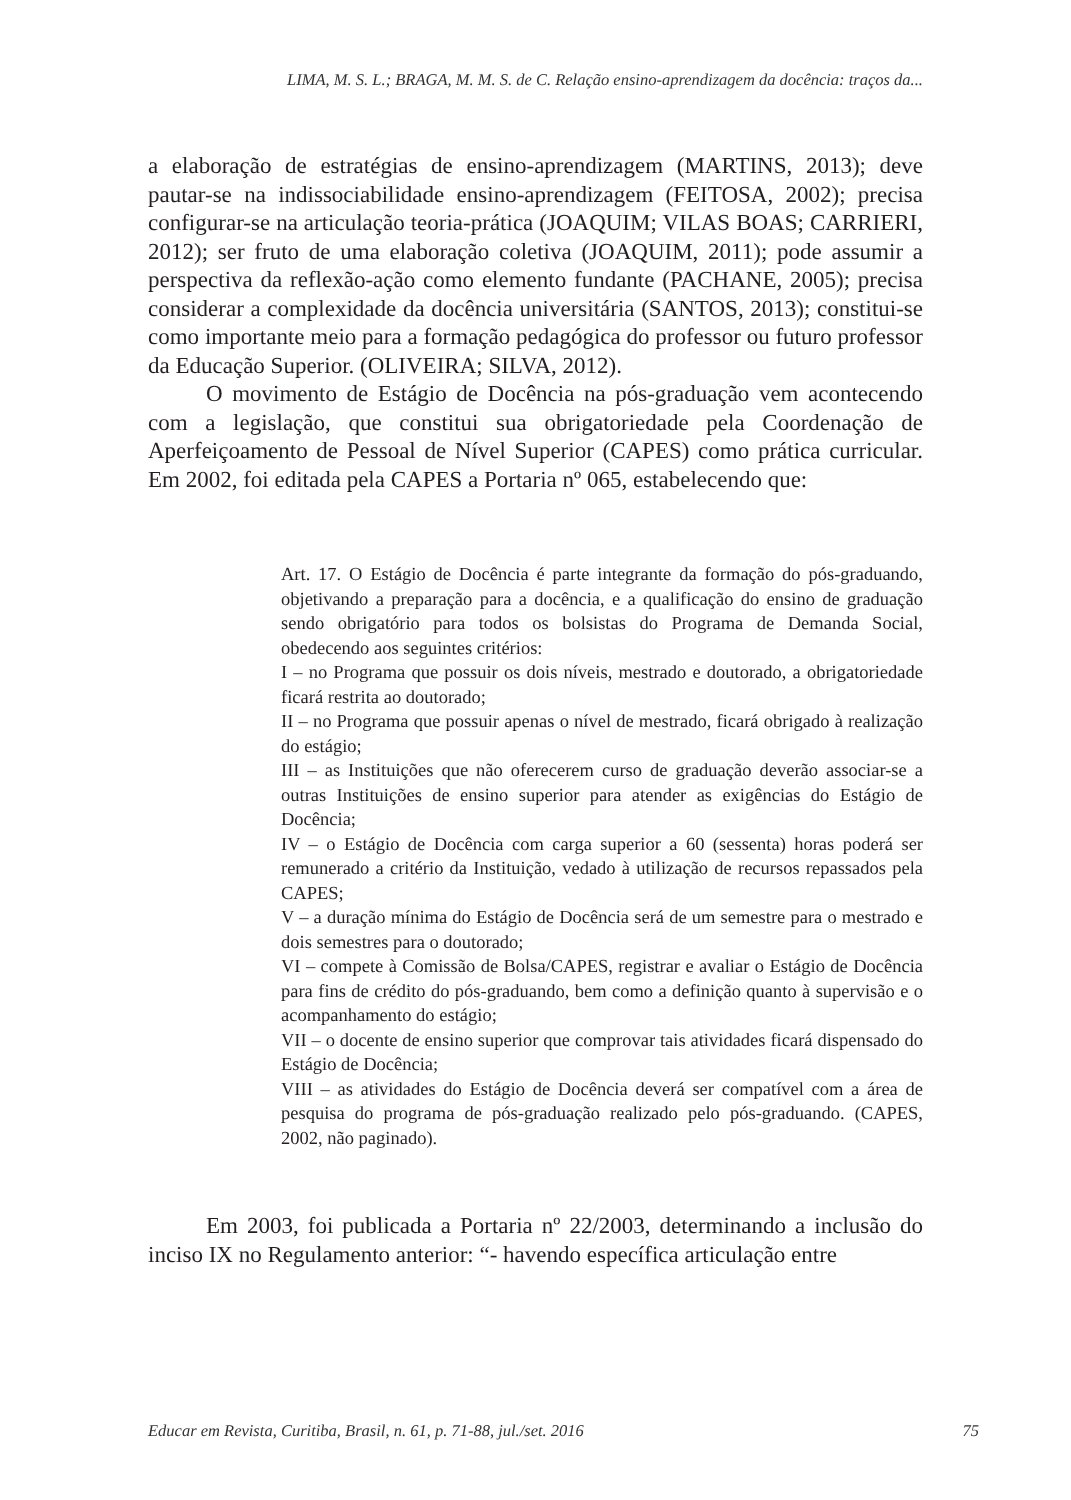LIMA, M. S. L.; BRAGA, M. M. S. de C. Relação ensino-aprendizagem da docência: traços da...
a elaboração de estratégias de ensino-aprendizagem (MARTINS, 2013); deve pautar-se na indissociabilidade ensino-aprendizagem (FEITOSA, 2002); precisa configurar-se na articulação teoria-prática (JOAQUIM; VILAS BOAS; CARRIERI, 2012); ser fruto de uma elaboração coletiva (JOAQUIM, 2011); pode assumir a perspectiva da reflexão-ação como elemento fundante (PACHANE, 2005); precisa considerar a complexidade da docência universitária (SANTOS, 2013); constitui-se como importante meio para a formação pedagógica do professor ou futuro professor da Educação Superior. (OLIVEIRA; SILVA, 2012).
O movimento de Estágio de Docência na pós-graduação vem acontecendo com a legislação, que constitui sua obrigatoriedade pela Coordenação de Aperfeiçoamento de Pessoal de Nível Superior (CAPES) como prática curricular. Em 2002, foi editada pela CAPES a Portaria nº 065, estabelecendo que:
Art. 17. O Estágio de Docência é parte integrante da formação do pós-graduando, objetivando a preparação para a docência, e a qualificação do ensino de graduação sendo obrigatório para todos os bolsistas do Programa de Demanda Social, obedecendo aos seguintes critérios:
I – no Programa que possuir os dois níveis, mestrado e doutorado, a obrigatoriedade ficará restrita ao doutorado;
II – no Programa que possuir apenas o nível de mestrado, ficará obrigado à realização do estágio;
III – as Instituições que não oferecerem curso de graduação deverão associar-se a outras Instituições de ensino superior para atender as exigências do Estágio de Docência;
IV – o Estágio de Docência com carga superior a 60 (sessenta) horas poderá ser remunerado a critério da Instituição, vedado à utilização de recursos repassados pela CAPES;
V – a duração mínima do Estágio de Docência será de um semestre para o mestrado e dois semestres para o doutorado;
VI – compete à Comissão de Bolsa/CAPES, registrar e avaliar o Estágio de Docência para fins de crédito do pós-graduando, bem como a definição quanto à supervisão e o acompanhamento do estágio;
VII – o docente de ensino superior que comprovar tais atividades ficará dispensado do Estágio de Docência;
VIII – as atividades do Estágio de Docência deverá ser compatível com a área de pesquisa do programa de pós-graduação realizado pelo pós-graduando. (CAPES, 2002, não paginado).
Em 2003, foi publicada a Portaria nº 22/2003, determinando a inclusão do inciso IX no Regulamento anterior: “- havendo específica articulação entre
Educar em Revista, Curitiba, Brasil, n. 61, p. 71-88, jul./set. 2016 75